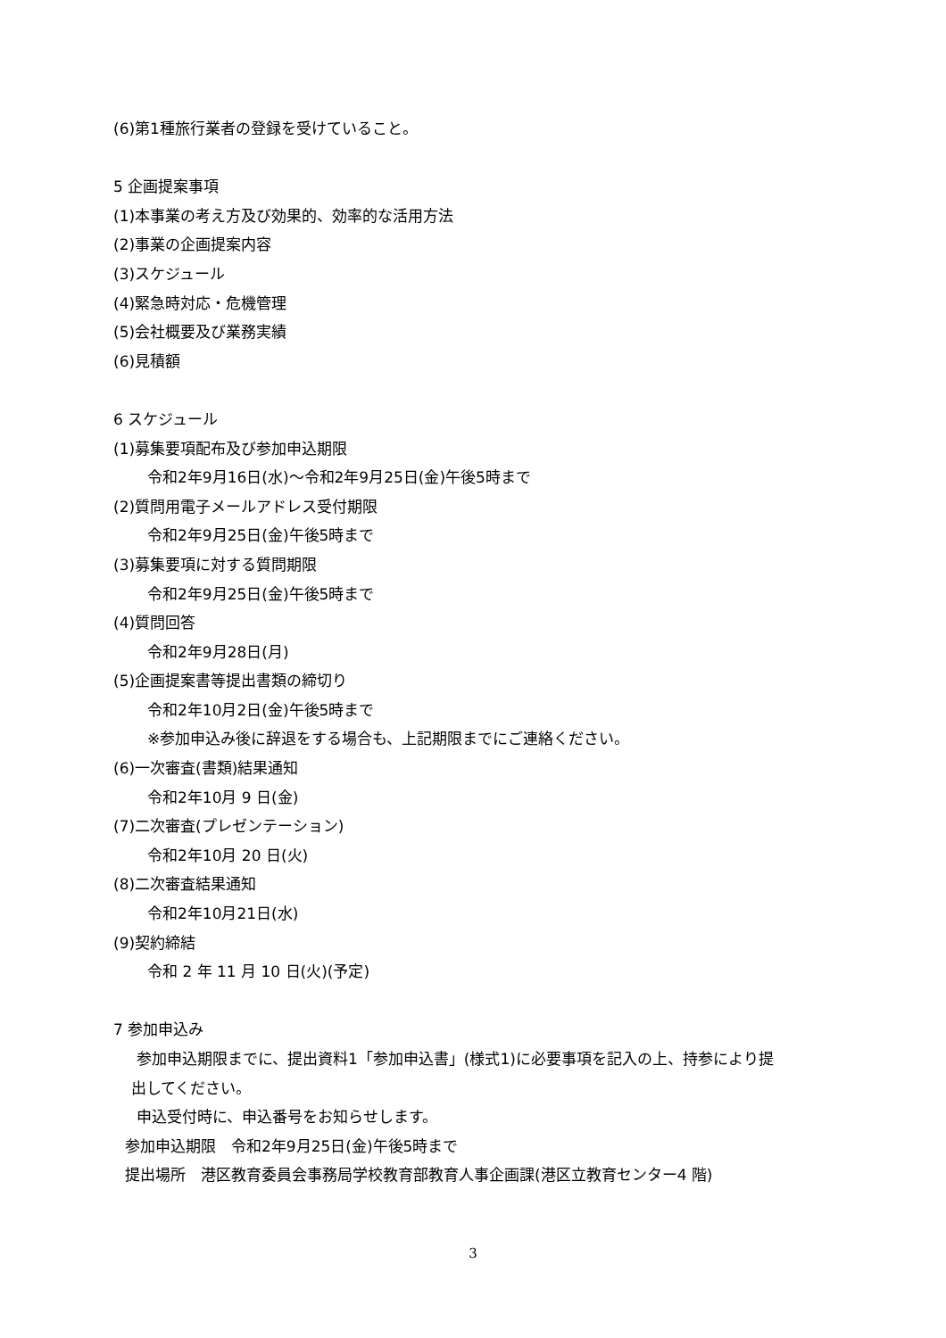(6)第1種旅行業者の登録を受けていること。
5 企画提案事項
(1)本事業の考え方及び効果的、効率的な活用方法
(2)事業の企画提案内容
(3)スケジュール
(4)緊急時対応・危機管理
(5)会社概要及び業務実績
(6)見積額
6 スケジュール
(1)募集要項配布及び参加申込期限
令和2年9月16日(水)～令和2年9月25日(金)午後5時まで
(2)質問用電子メールアドレス受付期限
令和2年9月25日(金)午後5時まで
(3)募集要項に対する質問期限
令和2年9月25日(金)午後5時まで
(4)質問回答
令和2年9月28日(月)
(5)企画提案書等提出書類の締切り
令和2年10月2日(金)午後5時まで
※参加申込み後に辞退をする場合も、上記期限までにご連絡ください。
(6)一次審査(書類)結果通知
令和2年10月 9 日(金)
(7)二次審査(プレゼンテーション)
令和2年10月 20 日(火)
(8)二次審査結果通知
令和2年10月21日(水)
(9)契約締結
令和 2 年 11 月 10 日(火)(予定)
7 参加申込み
参加申込期限までに、提出資料1「参加申込書」(様式1)に必要事項を記入の上、持参により提
出してください。
申込受付時に、申込番号をお知らせします。
参加申込期限　令和2年9月25日(金)午後5時まで
提出場所　港区教育委員会事務局学校教育部教育人事企画課(港区立教育センター4 階)
3